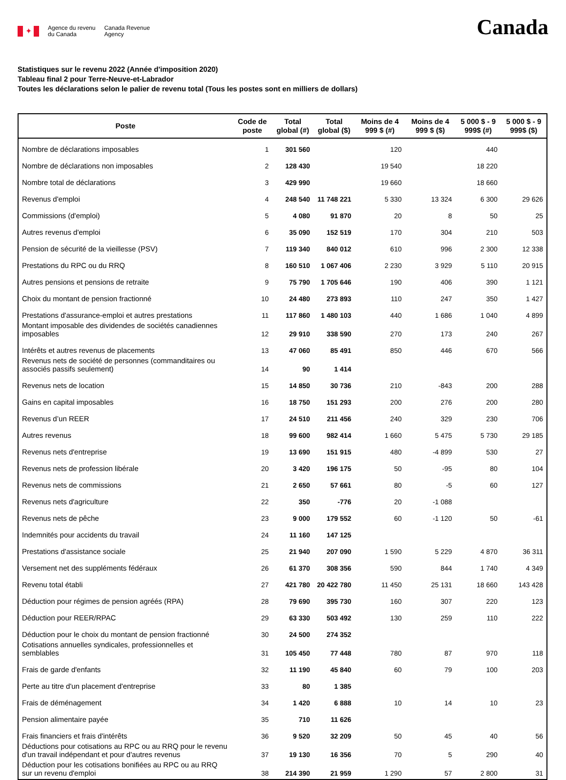✦
Agence du revenu
du Canada
Canada Revenue
Agency
Canada
Statistiques sur le revenu 2022 (Année d'imposition 2020)
Tableau final 2 pour Terre-Neuve-et-Labrador
Toutes les déclarations selon le palier de revenu total (Tous les postes sont en milliers de dollars)
| Poste | Code de poste | Total global (#) | Total global ($) | Moins de 4 999 $ (#) | Moins de 4 999 $ ($) | 5 000 $ - 9 999$ (#) | 5 000 $ - 9 999$ ($) |
| --- | --- | --- | --- | --- | --- | --- | --- |
| Nombre de déclarations imposables | 1 | 301 560 | | 120 | | 440 | |
| Nombre de déclarations non imposables | 2 | 128 430 | | 19 540 | | 18 220 | |
| Nombre total de déclarations | 3 | 429 990 | | 19 660 | | 18 660 | |
| Revenus d'emploi | 4 | 248 540 | 11 748 221 | 5 330 | 13 324 | 6 300 | 29 626 |
| Commissions (d'emploi) | 5 | 4 080 | 91 870 | 20 | 8 | 50 | 25 |
| Autres revenus d'emploi | 6 | 35 090 | 152 519 | 170 | 304 | 210 | 503 |
| Pension de sécurité de la vieillesse (PSV) | 7 | 119 340 | 840 012 | 610 | 996 | 2 300 | 12 338 |
| Prestations du RPC ou du RRQ | 8 | 160 510 | 1 067 406 | 2 230 | 3 929 | 5 110 | 20 915 |
| Autres pensions et pensions de retraite | 9 | 75 790 | 1 705 646 | 190 | 406 | 390 | 1 121 |
| Choix du montant de pension fractionné | 10 | 24 480 | 273 893 | 110 | 247 | 350 | 1 427 |
| Prestations d'assurance-emploi et autres prestations | 11 | 117 860 | 1 480 103 | 440 | 1 686 | 1 040 | 4 899 |
| Montant imposable des dividendes de sociétés canadiennes imposables | 12 | 29 910 | 338 590 | 270 | 173 | 240 | 267 |
| Intérêts et autres revenus de placements | 13 | 47 060 | 85 491 | 850 | 446 | 670 | 566 |
| Revenus nets de société de personnes (commanditaires ou associés passifs seulement) | 14 | 90 | 1 414 | | | | |
| Revenus nets de location | 15 | 14 850 | 30 736 | 210 | -843 | 200 | 288 |
| Gains en capital imposables | 16 | 18 750 | 151 293 | 200 | 276 | 200 | 280 |
| Revenus d’un REER | 17 | 24 510 | 211 456 | 240 | 329 | 230 | 706 |
| Autres revenus | 18 | 99 600 | 982 414 | 1 660 | 5 475 | 5 730 | 29 185 |
| Revenus nets d'entreprise | 19 | 13 690 | 151 915 | 480 | -4 899 | 530 | 27 |
| Revenus nets de profession libérale | 20 | 3 420 | 196 175 | 50 | -95 | 80 | 104 |
| Revenus nets de commissions | 21 | 2 650 | 57 661 | 80 | -5 | 60 | 127 |
| Revenus nets d'agriculture | 22 | 350 | -776 | 20 | -1 088 | | |
| Revenus nets de pêche | 23 | 9 000 | 179 552 | 60 | -1 120 | 50 | -61 |
| Indemnités pour accidents du travail | 24 | 11 160 | 147 125 | | | | |
| Prestations d'assistance sociale | 25 | 21 940 | 207 090 | 1 590 | 5 229 | 4 870 | 36 311 |
| Versement net des suppléments fédéraux | 26 | 61 370 | 308 356 | 590 | 844 | 1 740 | 4 349 |
| Revenu total établi | 27 | 421 780 | 20 422 780 | 11 450 | 25 131 | 18 660 | 143 428 |
| Déduction pour régimes de pension agréés (RPA) | 28 | 79 690 | 395 730 | 160 | 307 | 220 | 123 |
| Déduction pour REER/RPAC | 29 | 63 330 | 503 492 | 130 | 259 | 110 | 222 |
| Déduction pour le choix du montant de pension fractionné | 30 | 24 500 | 274 352 | | | | |
| Cotisations annuelles syndicales, professionnelles et semblables | 31 | 105 450 | 77 448 | 780 | 87 | 970 | 118 |
| Frais de garde d'enfants | 32 | 11 190 | 45 840 | 60 | 79 | 100 | 203 |
| Perte au titre d'un placement d'entreprise | 33 | 80 | 1 385 | | | | |
| Frais de déménagement | 34 | 1 420 | 6 888 | 10 | 14 | 10 | 23 |
| Pension alimentaire payée | 35 | 710 | 11 626 | | | | |
| Frais financiers et frais d'intérêts | 36 | 9 520 | 32 209 | 50 | 45 | 40 | 56 |
| Déductions pour cotisations au RPC ou au RRQ pour le revenu d'un travail indépendant et pour d'autres revenus | 37 | 19 130 | 16 356 | 70 | 5 | 290 | 40 |
| Déduction pour les cotisations bonifiées au RPC ou au RRQ sur un revenu d'emploi | 38 | 214 390 | 21 959 | 1 290 | 57 | 2 800 | 31 |